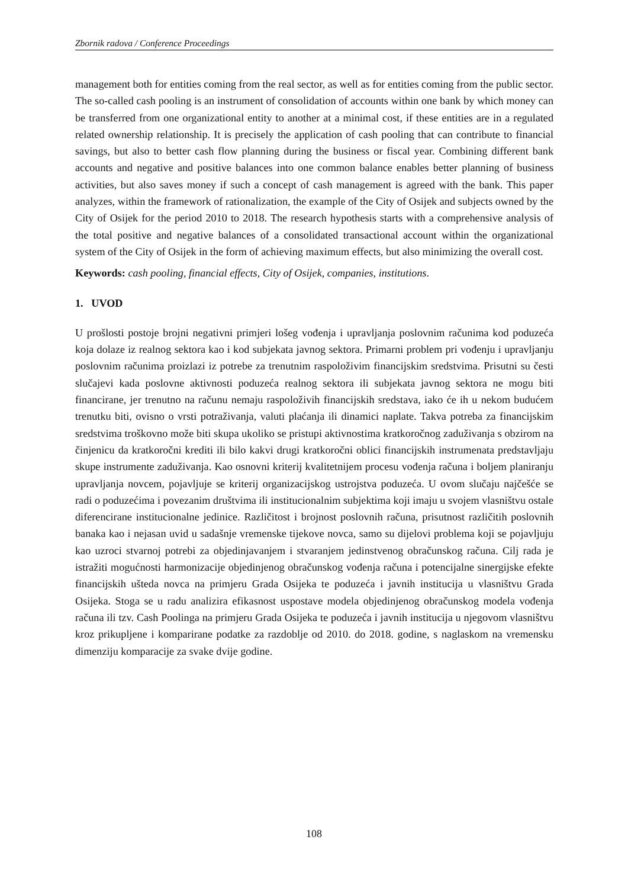Zbornik radova / Conference Proceedings
management both for entities coming from the real sector, as well as for entities coming from the public sector. The so-called cash pooling is an instrument of consolidation of accounts within one bank by which money can be transferred from one organizational entity to another at a minimal cost, if these entities are in a regulated related ownership relationship. It is precisely the application of cash pooling that can contribute to financial savings, but also to better cash flow planning during the business or fiscal year. Combining different bank accounts and negative and positive balances into one common balance enables better planning of business activities, but also saves money if such a concept of cash management is agreed with the bank. This paper analyzes, within the framework of rationalization, the example of the City of Osijek and subjects owned by the City of Osijek for the period 2010 to 2018. The research hypothesis starts with a comprehensive analysis of the total positive and negative balances of a consolidated transactional account within the organizational system of the City of Osijek in the form of achieving maximum effects, but also minimizing the overall cost.
Keywords: cash pooling, financial effects, City of Osijek, companies, institutions.
1. UVOD
U prošlosti postoje brojni negativni primjeri lošeg vođenja i upravljanja poslovnim računima kod poduzeća koja dolaze iz realnog sektora kao i kod subjekata javnog sektora. Primarni problem pri vođenju i upravljanju poslovnim računima proizlazi iz potrebe za trenutnim raspoloživim financijskim sredstvima. Prisutni su česti slučajevi kada poslovne aktivnosti poduzeća realnog sektora ili subjekata javnog sektora ne mogu biti financirane, jer trenutno na računu nemaju raspoloživih financijskih sredstava, iako će ih u nekom budućem trenutku biti, ovisno o vrsti potraživanja, valuti plaćanja ili dinamici naplate. Takva potreba za financijskim sredstvima troškovno može biti skupa ukoliko se pristupi aktivnostima kratkoročnog zaduživanja s obzirom na činjenicu da kratkoročni krediti ili bilo kakvi drugi kratkoročni oblici financijskih instrumenata predstavljaju skupe instrumente zaduživanja. Kao osnovni kriterij kvalitetnijem procesu vođenja računa i boljem planiranju upravljanja novcem, pojavljuje se kriterij organizacijskog ustrojstva poduzeća. U ovom slučaju najčešće se radi o poduzećima i povezanim društvima ili institucionalnim subjektima koji imaju u svojem vlasništvu ostale diferencirane institucionalne jedinice. Različitost i brojnost poslovnih računa, prisutnost različitih poslovnih banaka kao i nejasan uvid u sadašnje vremenske tijekove novca, samo su dijelovi problema koji se pojavljuju kao uzroci stvarnoj potrebi za objedinjavanjem i stvaranjem jedinstvenog obračunskog računa. Cilj rada je istražiti mogućnosti harmonizacije objedinjenog obračunskog vođenja računa i potencijalne sinergijske efekte financijskih ušteda novca na primjeru Grada Osijeka te poduzeća i javnih institucija u vlasništvu Grada Osijeka. Stoga se u radu analizira efikasnost uspostave modela objedinjenog obračunskog modela vođenja računa ili tzv. Cash Poolinga na primjeru Grada Osijeka te poduzeća i javnih institucija u njegovom vlasništvu kroz prikupljene i komparirane podatke za razdoblje od 2010. do 2018. godine, s naglaskom na vremensku dimenziju komparacije za svake dvije godine.
108